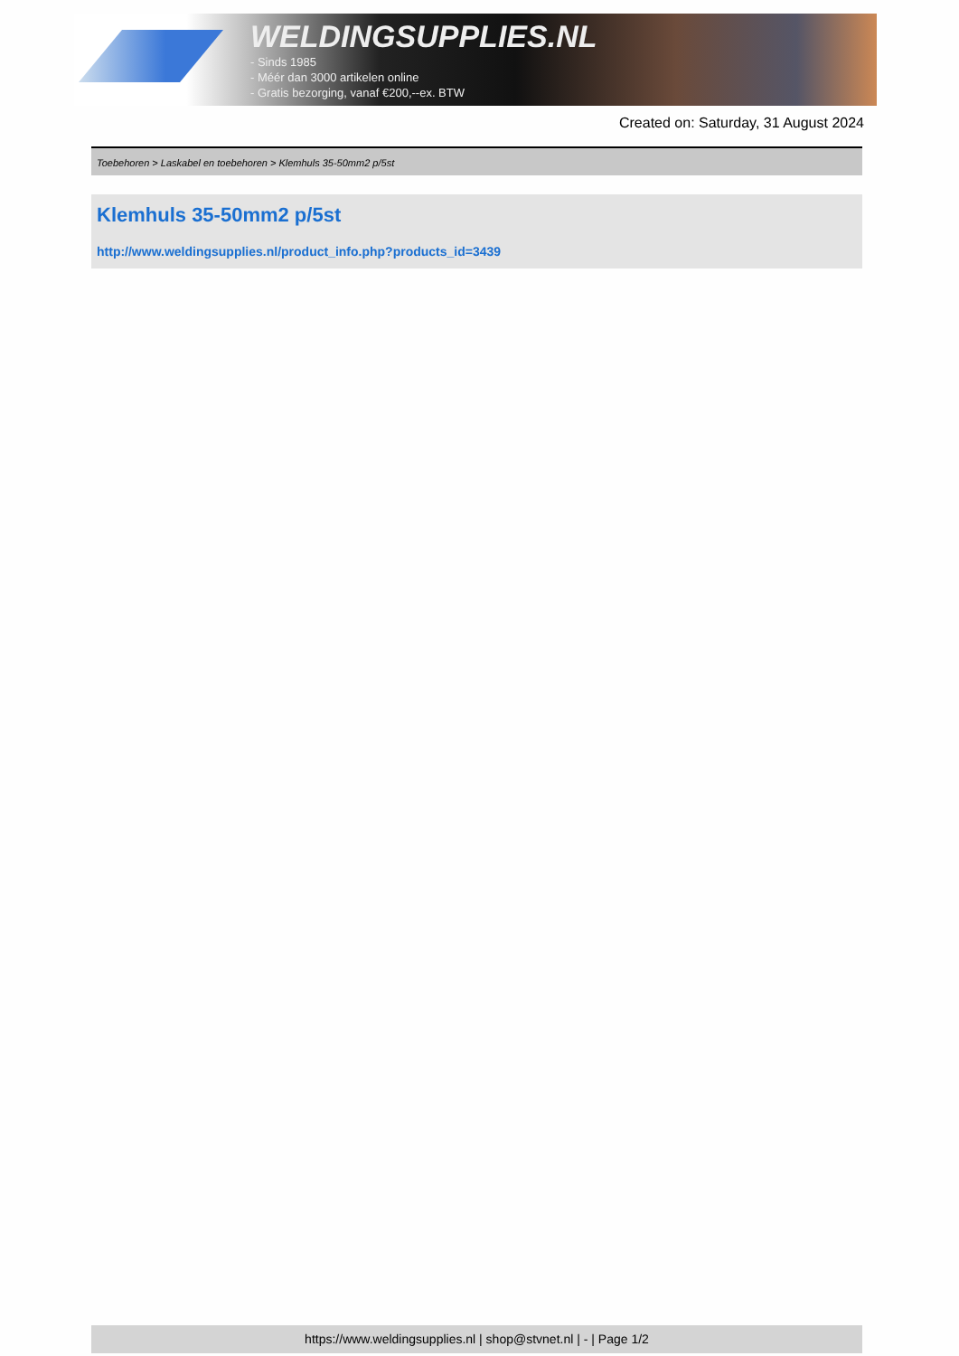WELDINGSUPPLIES.NL
- Sinds 1985
- Méér dan 3000 artikelen online
- Gratis bezorging, vanaf €200,--ex. BTW
Created on: Saturday, 31 August 2024
Toebehoren > Laskabel en toebehoren > Klemhuls 35-50mm2 p/5st
Klemhuls 35-50mm2 p/5st
http://www.weldingsupplies.nl/product_info.php?products_id=3439
https://www.weldingsupplies.nl | shop@stvnet.nl | - | Page 1/2